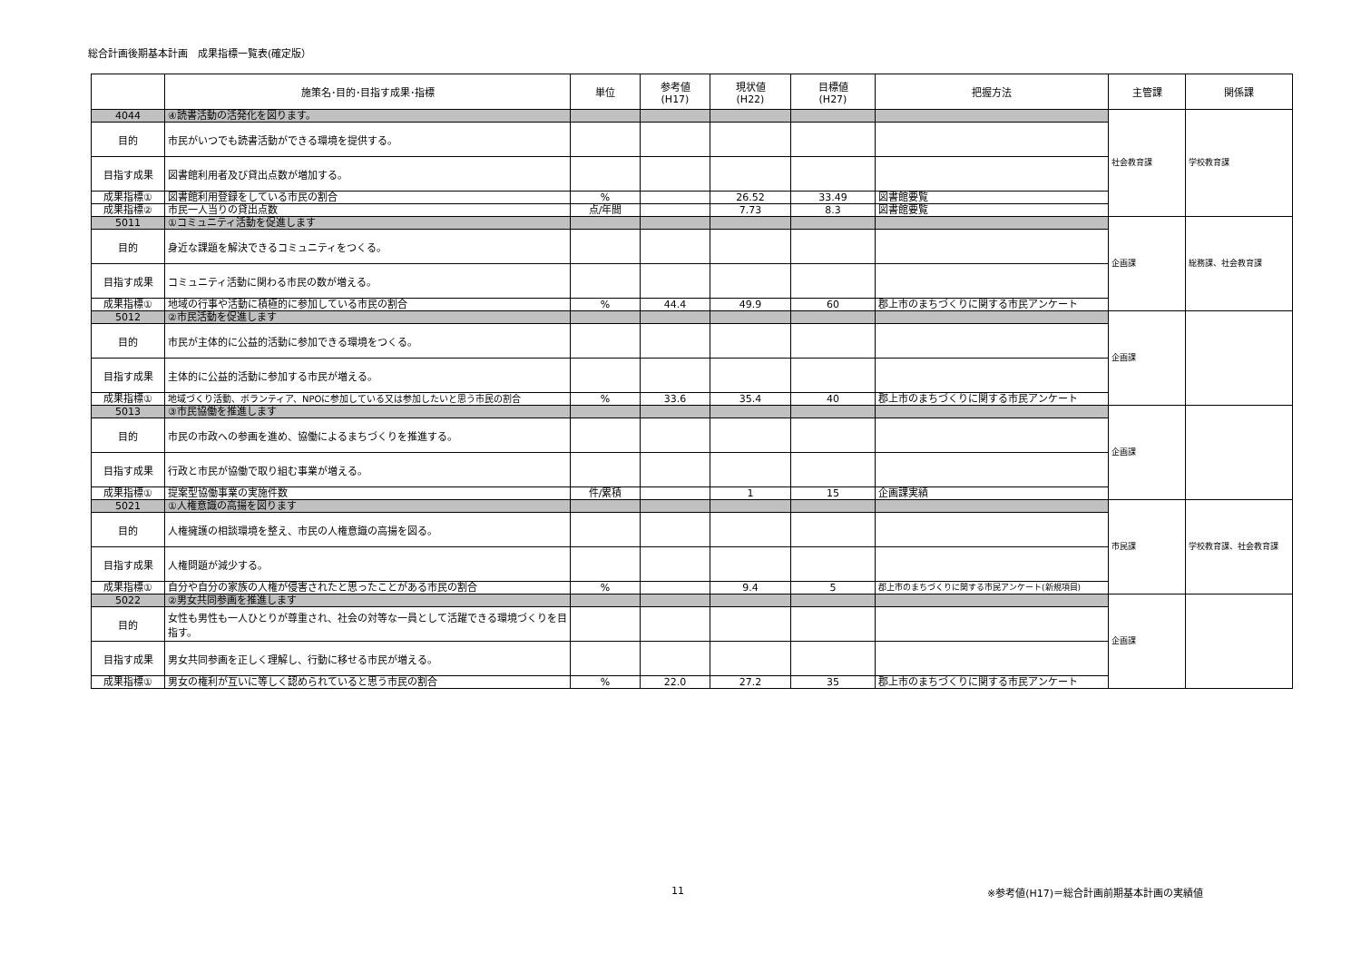総合計画後期基本計画　成果指標一覧表(確定版）
| | 施策名･目的･目指す成果･指標 | 単位 | 参考値 (H17) | 現状値 (H22) | 目標値 (H27) | 把握方法 | 主管課 | 関係課 |
| --- | --- | --- | --- | --- | --- | --- | --- | --- |
| 4044 | ④読書活動の活発化を図ります。 | | | | | | 社会教育課 | 学校教育課 |
| 目的 | 市民がいつでも読書活動ができる環境を提供する。 | | | | | | | |
| 目指す成果 | 図書館利用者及び貸出点数が増加する。 | | | | | | | |
| 成果指標① | 図書館利用登録をしている市民の割合 | % | | 26.52 | 33.49 | 図書館要覧 | | |
| 成果指標② | 市民一人当りの貸出点数 | 点/年間 | | 7.73 | 8.3 | 図書館要覧 | | |
| 5011 | ①コミュニティ活動を促進します | | | | | | 企画課 | 総務課、社会教育課 |
| 目的 | 身近な課題を解決できるコミュニティをつくる。 | | | | | | | |
| 目指す成果 | コミュニティ活動に関わる市民の数が増える。 | | | | | | | |
| 成果指標① | 地域の行事や活動に積極的に参加している市民の割合 | % | 44.4 | 49.9 | 60 | 郡上市のまちづくりに関する市民アンケート | | |
| 5012 | ②市民活動を促進します | | | | | | 企画課 | |
| 目的 | 市民が主体的に公益的活動に参加できる環境をつくる。 | | | | | | | |
| 目指す成果 | 主体的に公益的活動に参加する市民が増える。 | | | | | | | |
| 成果指標① | 地域づくり活動、ボランティア、NPOに参加している又は参加したいと思う市民の割合 | % | 33.6 | 35.4 | 40 | 郡上市のまちづくりに関する市民アンケート | | |
| 5013 | ③市民協働を推進します | | | | | | 企画課 | |
| 目的 | 市民の市政への参画を進め、協働によるまちづくりを推進する。 | | | | | | | |
| 目指す成果 | 行政と市民が協働で取り組む事業が増える。 | | | | | | | |
| 成果指標① | 提案型協働事業の実施件数 | 件/累積 | | 1 | 15 | 企画課実績 | | |
| 5021 | ①人権意識の高揚を図ります | | | | | | 市民課 | 学校教育課、社会教育課 |
| 目的 | 人権擁護の相談環境を整え、市民の人権意識の高揚を図る。 | | | | | | | |
| 目指す成果 | 人権問題が減少する。 | | | | | | | |
| 成果指標① | 自分や自分の家族の人権が侵害されたと思ったことがある市民の割合 | % | | 9.4 | 5 | 郡上市のまちづくりに関する市民アンケート(新規項目) | | |
| 5022 | ②男女共同参画を推進します | | | | | | 企画課 | |
| 目的 | 女性も男性も一人ひとりが尊重され、社会の対等な一員として活躍できる環境づくりを目指す。 | | | | | | | |
| 目指す成果 | 男女共同参画を正しく理解し、行動に移せる市民が増える。 | | | | | | | |
| 成果指標① | 男女の権利が互いに等しく認められていると思う市民の割合 | % | 22.0 | 27.2 | 35 | 郡上市のまちづくりに関する市民アンケート | | |
11
※参考値(H17)＝総合計画前期基本計画の実績値